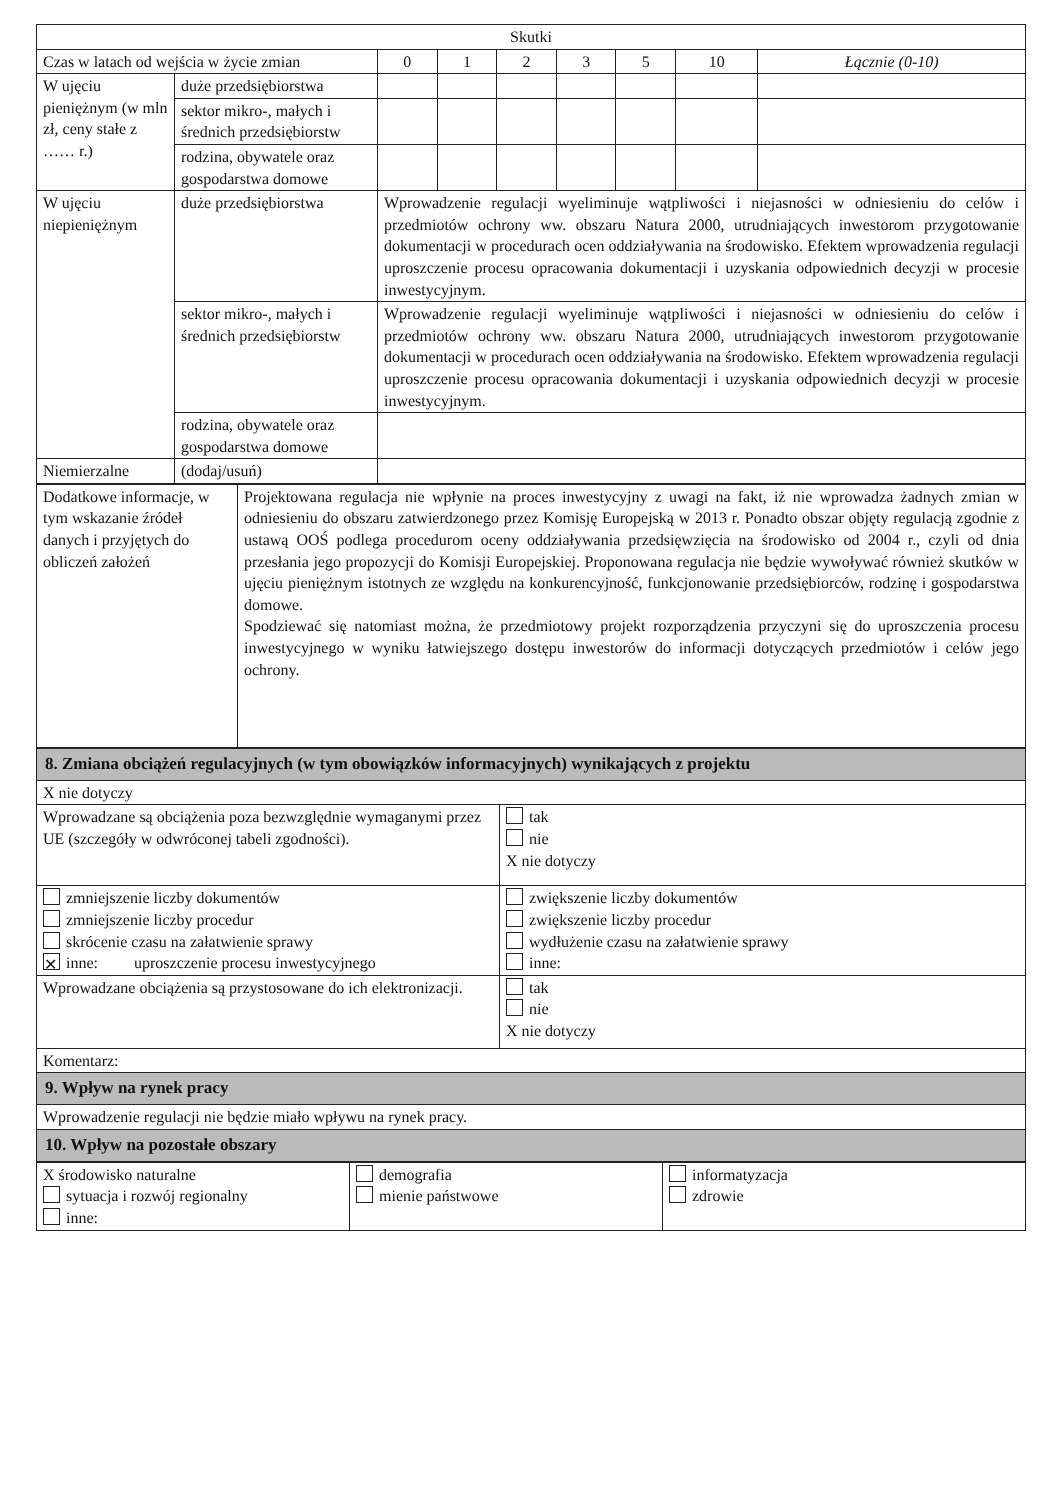| Skutki | | | | | | | | |
| --- | --- | --- | --- | --- | --- | --- | --- | --- |
| Czas w latach od wejścia w życie zmian | | 0 | 1 | 2 | 3 | 5 | 10 | Łącznie (0-10) |
| W ujęciu pieniężnym (w mln zł, ceny stałe z …… r.) | duże przedsiębiorstwa | | | | | | | |
| | sektor mikro-, małych i średnich przedsiębiorstw | | | | | | | |
| | rodzina, obywatele oraz gospodarstwa domowe | | | | | | | |
| W ujęciu niepieniężnym | duże przedsiębiorstwa | Wprowadzenie regulacji wyeliminuje wątpliwości i niejasności w odniesieniu do celów i przedmiotów ochrony ww. obszaru Natura 2000, utrudniających inwestorom przygotowanie dokumentacji w procedurach ocen oddziaływania na środowisko. Efektem wprowadzenia regulacji uproszczenie procesu opracowania dokumentacji i uzyskania odpowiednich decyzji w procesie inwestycyjnym. | | | | | | |
| | sektor mikro-, małych i średnich przedsiębiorstw | Wprowadzenie regulacji wyeliminuje wątpliwości i niejasności w odniesieniu do celów i przedmiotów ochrony ww. obszaru Natura 2000, utrudniających inwestorom przygotowanie dokumentacji w procedurach ocen oddziaływania na środowisko. Efektem wprowadzenia regulacji uproszczenie procesu opracowania dokumentacji i uzyskania odpowiednich decyzji w procesie inwestycyjnym. | | | | | | |
| | rodzina, obywatele oraz gospodarstwa domowe | | | | | | | |
| Niemierzalne | (dodaj/usuń) | | | | | | | |
| Dodatkowe informacje, w tym wskazanie źródeł danych i przyjętych do obliczeń założeń | Projektowana regulacja nie wpłynie na proces inwestycyjny z uwagi na fakt, iż nie wprowadza żadnych zmian w odniesieniu do obszaru zatwierdzonego przez Komisję Europejską w 2013 r. Ponadto obszar objęty regulacją zgodnie z ustawą OOŚ podlega procedurom oceny oddziaływania przedsięwzięcia na środowisko od 2004 r., czyli od dnia przesłania jego propozycji do Komisji Europejskiej. Proponowana regulacja nie będzie wywoływać również skutków w ujęciu pieniężnym istotnych ze względu na konkurencyjność, funkcjonowanie przedsiębiorców, rodzinę i gospodarstwa domowe. Spodziewać się natomiast można, że przedmiotowy projekt rozporządzenia przyczyni się do uproszczenia procesu inwestycyjnego w wyniku łatwiejszego dostępu inwestorów do informacji dotyczących przedmiotów i celów jego ochrony. |
| 8. Zmiana obciążeń regulacyjnych (w tym obowiązków informacyjnych) wynikających z projektu | |
| X nie dotyczy | |
| Wprowadzane są obciążenia poza bezwzględnie wymaganymi przez UE (szczegóły w odwróconej tabeli zgodności). | tak nie X nie dotyczy |
| zmniejszenie liczby dokumentów zmniejszenie liczby procedur skrócenie czasu na załatwienie sprawy ✕ inne: uproszczenie procesu inwestycyjnego | zwiększenie liczby dokumentów zwiększenie liczby procedur wydłużenie czasu na załatwienie sprawy inne: |
| Wprowadzane obciążenia są przystosowane do ich elektronizacji. | tak nie X nie dotyczy |
| Komentarz: | |
| 9. Wpływ na rynek pracy | |
| Wprowadzenie regulacji nie będzie miało wpływu na rynek pracy. | |
| 10. Wpływ na pozostałe obszary | |
| X środowisko naturalne sytuacja i rozwój regionalny inne: | demografia mienie państwowe | informatyzacja zdrowie |